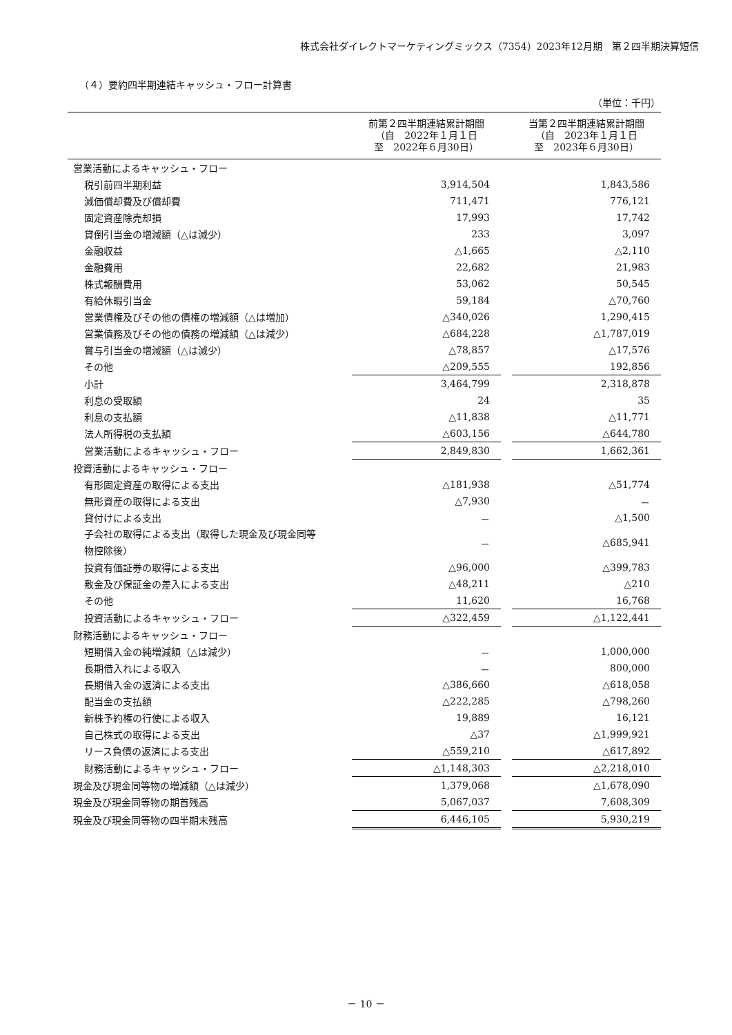株式会社ダイレクトマーケティングミックス（7354）2023年12月期　第２四半期決算短信
（４）要約四半期連結キャッシュ・フロー計算書
（単位：千円）
| | 前第２四半期連結累計期間 （自 2022年１月１日 至 2022年６月30日） | | 当第２四半期連結累計期間 （自 2023年１月１日 至 2023年６月30日） |
| --- | --- | --- | --- |
| 営業活動によるキャッシュ・フロー | | | |
| 税引前四半期利益 | 3,914,504 | | 1,843,586 |
| 減価償却費及び償却費 | 711,471 | | 776,121 |
| 固定資産除売却損 | 17,993 | | 17,742 |
| 貸倒引当金の増減額（△は減少） | 233 | | 3,097 |
| 金融収益 | △1,665 | | △2,110 |
| 金融費用 | 22,682 | | 21,983 |
| 株式報酬費用 | 53,062 | | 50,545 |
| 有給休暇引当金 | 59,184 | | △70,760 |
| 営業債権及びその他の債権の増減額（△は増加） | △340,026 | | 1,290,415 |
| 営業債務及びその他の債務の増減額（△は減少） | △684,228 | | △1,787,019 |
| 賞与引当金の増減額（△は減少） | △78,857 | | △17,576 |
| その他 | △209,555 | | 192,856 |
| 小計 | 3,464,799 | | 2,318,878 |
| 利息の受取額 | 24 | | 35 |
| 利息の支払額 | △11,838 | | △11,771 |
| 法人所得税の支払額 | △603,156 | | △644,780 |
| 営業活動によるキャッシュ・フロー | 2,849,830 | | 1,662,361 |
| 投資活動によるキャッシュ・フロー | | | |
| 有形固定資産の取得による支出 | △181,938 | | △51,774 |
| 無形資産の取得による支出 | △7,930 | | － |
| 貸付けによる支出 | － | | △1,500 |
| 子会社の取得による支出（取得した現金及び現金同等 物控除後） | － | | △685,941 |
| 投資有価証券の取得による支出 | △96,000 | | △399,783 |
| 敷金及び保証金の差入による支出 | △48,211 | | △210 |
| その他 | 11,620 | | 16,768 |
| 投資活動によるキャッシュ・フロー | △322,459 | | △1,122,441 |
| 財務活動によるキャッシュ・フロー | | | |
| 短期借入金の純増減額（△は減少） | － | | 1,000,000 |
| 長期借入れによる収入 | － | | 800,000 |
| 長期借入金の返済による支出 | △386,660 | | △618,058 |
| 配当金の支払額 | △222,285 | | △798,260 |
| 新株予約権の行使による収入 | 19,889 | | 16,121 |
| 自己株式の取得による支出 | △37 | | △1,999,921 |
| リース負債の返済による支出 | △559,210 | | △617,892 |
| 財務活動によるキャッシュ・フロー | △1,148,303 | | △2,218,010 |
| 現金及び現金同等物の増減額（△は減少） | 1,379,068 | | △1,678,090 |
| 現金及び現金同等物の期首残高 | 5,067,037 | | 7,608,309 |
| 現金及び現金同等物の四半期末残高 | 6,446,105 | | 5,930,219 |
－ 10 －